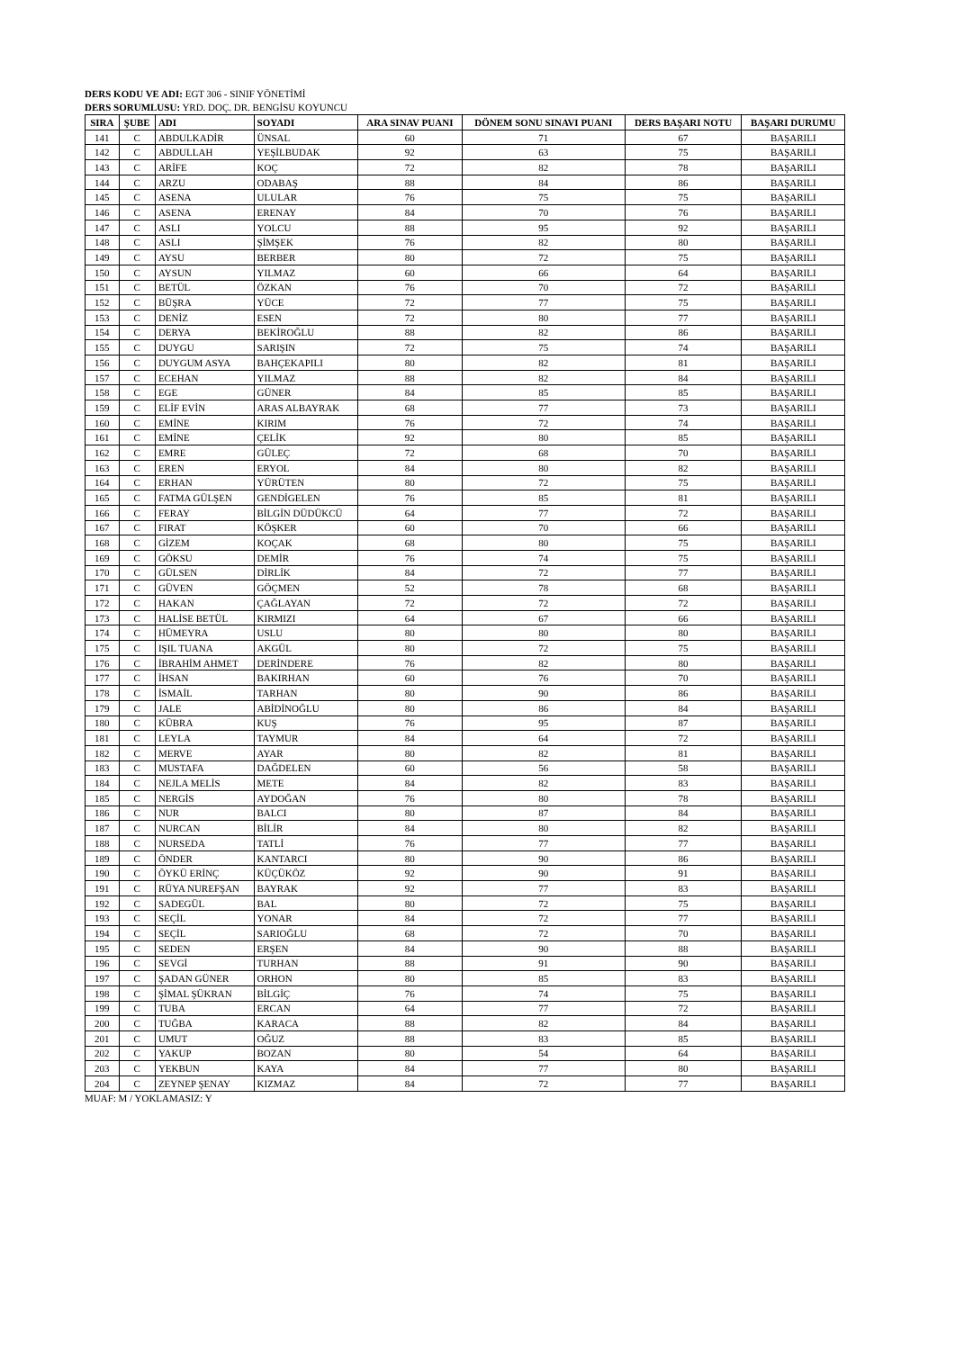DERS KODU VE ADI: EGT 306 - SINIF YÖNETİMİ
DERS SORUMLUSU: YRD. DOÇ. DR. BENGİSU KOYUNCU
| SIRA | ŞUBE | ADI | SOYADI | ARA SINAV PUANI | DÖNEM SONU SINAVI PUANI | DERS BAŞARI NOTU | BAŞARI DURUMU |
| --- | --- | --- | --- | --- | --- | --- | --- |
| 141 | C | ABDULKADİR | ÜNSAL | 60 | 71 | 67 | BAŞARILI |
| 142 | C | ABDULLAH | YEŞİLBUDAK | 92 | 63 | 75 | BAŞARILI |
| 143 | C | ARİFE | KOÇ | 72 | 82 | 78 | BAŞARILI |
| 144 | C | ARZU | ODABAŞ | 88 | 84 | 86 | BAŞARILI |
| 145 | C | ASENA | ULULAR | 76 | 75 | 75 | BAŞARILI |
| 146 | C | ASENA | ERENAY | 84 | 70 | 76 | BAŞARILI |
| 147 | C | ASLI | YOLCU | 88 | 95 | 92 | BAŞARILI |
| 148 | C | ASLI | ŞİMŞEK | 76 | 82 | 80 | BAŞARILI |
| 149 | C | AYSU | BERBER | 80 | 72 | 75 | BAŞARILI |
| 150 | C | AYSUN | YILMAZ | 60 | 66 | 64 | BAŞARILI |
| 151 | C | BETÜL | ÖZKAN | 76 | 70 | 72 | BAŞARILI |
| 152 | C | BÜŞRA | YÜCE | 72 | 77 | 75 | BAŞARILI |
| 153 | C | DENİZ | ESEN | 72 | 80 | 77 | BAŞARILI |
| 154 | C | DERYA | BEKİROĞLU | 88 | 82 | 86 | BAŞARILI |
| 155 | C | DUYGU | SARIŞIN | 72 | 75 | 74 | BAŞARILI |
| 156 | C | DUYGUM ASYA | BAHÇEKAPILI | 80 | 82 | 81 | BAŞARILI |
| 157 | C | ECEHAN | YILMAZ | 88 | 82 | 84 | BAŞARILI |
| 158 | C | EGE | GÜNER | 84 | 85 | 85 | BAŞARILI |
| 159 | C | ELİF EVİN | ARAS ALBAYRAK | 68 | 77 | 73 | BAŞARILI |
| 160 | C | EMİNE | KIRIM | 76 | 72 | 74 | BAŞARILI |
| 161 | C | EMİNE | ÇELİK | 92 | 80 | 85 | BAŞARILI |
| 162 | C | EMRE | GÜLEÇ | 72 | 68 | 70 | BAŞARILI |
| 163 | C | EREN | ERYOL | 84 | 80 | 82 | BAŞARILI |
| 164 | C | ERHAN | YÜRÜTEN | 80 | 72 | 75 | BAŞARILI |
| 165 | C | FATMA GÜLŞEN | GENDİGELEN | 76 | 85 | 81 | BAŞARILI |
| 166 | C | FERAY | BİLGİN DÜDÜKCÜ | 64 | 77 | 72 | BAŞARILI |
| 167 | C | FIRAT | KÖŞKER | 60 | 70 | 66 | BAŞARILI |
| 168 | C | GİZEM | KOÇAK | 68 | 80 | 75 | BAŞARILI |
| 169 | C | GÖKSU | DEMİR | 76 | 74 | 75 | BAŞARILI |
| 170 | C | GÜLSEN | DİRLİK | 84 | 72 | 77 | BAŞARILI |
| 171 | C | GÜVEN | GÖÇMEN | 52 | 78 | 68 | BAŞARILI |
| 172 | C | HAKAN | ÇAĞLAYAN | 72 | 72 | 72 | BAŞARILI |
| 173 | C | HALİSE BETÜL | KIRMIZI | 64 | 67 | 66 | BAŞARILI |
| 174 | C | HÜMEYRA | USLU | 80 | 80 | 80 | BAŞARILI |
| 175 | C | IŞIL TUANA | AKGÜL | 80 | 72 | 75 | BAŞARILI |
| 176 | C | İBRAHİM AHMET | DERİNDERE | 76 | 82 | 80 | BAŞARILI |
| 177 | C | İHSAN | BAKIRHAN | 60 | 76 | 70 | BAŞARILI |
| 178 | C | İSMAİL | TARHAN | 80 | 90 | 86 | BAŞARILI |
| 179 | C | JALE | ABİDİNOĞLU | 80 | 86 | 84 | BAŞARILI |
| 180 | C | KÜBRA | KUŞ | 76 | 95 | 87 | BAŞARILI |
| 181 | C | LEYLA | TAYMUR | 84 | 64 | 72 | BAŞARILI |
| 182 | C | MERVE | AYAR | 80 | 82 | 81 | BAŞARILI |
| 183 | C | MUSTAFA | DAĞDELEN | 60 | 56 | 58 | BAŞARILI |
| 184 | C | NEJLA MELİS | METE | 84 | 82 | 83 | BAŞARILI |
| 185 | C | NERGİS | AYDOĞAN | 76 | 80 | 78 | BAŞARILI |
| 186 | C | NUR | BALCI | 80 | 87 | 84 | BAŞARILI |
| 187 | C | NURCAN | BİLİR | 84 | 80 | 82 | BAŞARILI |
| 188 | C | NURSEDA | TATLİ | 76 | 77 | 77 | BAŞARILI |
| 189 | C | ÖNDER | KANTARCI | 80 | 90 | 86 | BAŞARILI |
| 190 | C | ÖYKÜ ERİNÇ | KÜÇÜKÖZ | 92 | 90 | 91 | BAŞARILI |
| 191 | C | RÜYA NUREFŞAN | BAYRAK | 92 | 77 | 83 | BAŞARILI |
| 192 | C | SADEGÜL | BAL | 80 | 72 | 75 | BAŞARILI |
| 193 | C | SEÇİL | YONAR | 84 | 72 | 77 | BAŞARILI |
| 194 | C | SEÇİL | SARIOĞLU | 68 | 72 | 70 | BAŞARILI |
| 195 | C | SEDEN | ERŞEN | 84 | 90 | 88 | BAŞARILI |
| 196 | C | SEVGİ | TURHAN | 88 | 91 | 90 | BAŞARILI |
| 197 | C | ŞADAN GÜNER | ORHON | 80 | 85 | 83 | BAŞARILI |
| 198 | C | ŞİMAL ŞÜKRAN | BİLGİÇ | 76 | 74 | 75 | BAŞARILI |
| 199 | C | TUBA | ERCAN | 64 | 77 | 72 | BAŞARILI |
| 200 | C | TUĞBA | KARACA | 88 | 82 | 84 | BAŞARILI |
| 201 | C | UMUT | OĞUZ | 88 | 83 | 85 | BAŞARILI |
| 202 | C | YAKUP | BOZAN | 80 | 54 | 64 | BAŞARILI |
| 203 | C | YEKBUN | KAYA | 84 | 77 | 80 | BAŞARILI |
| 204 | C | ZEYNEP ŞENAY | KIZMAZ | 84 | 72 | 77 | BAŞARILI |
MUAF: M / YOKLAMASIZ: Y